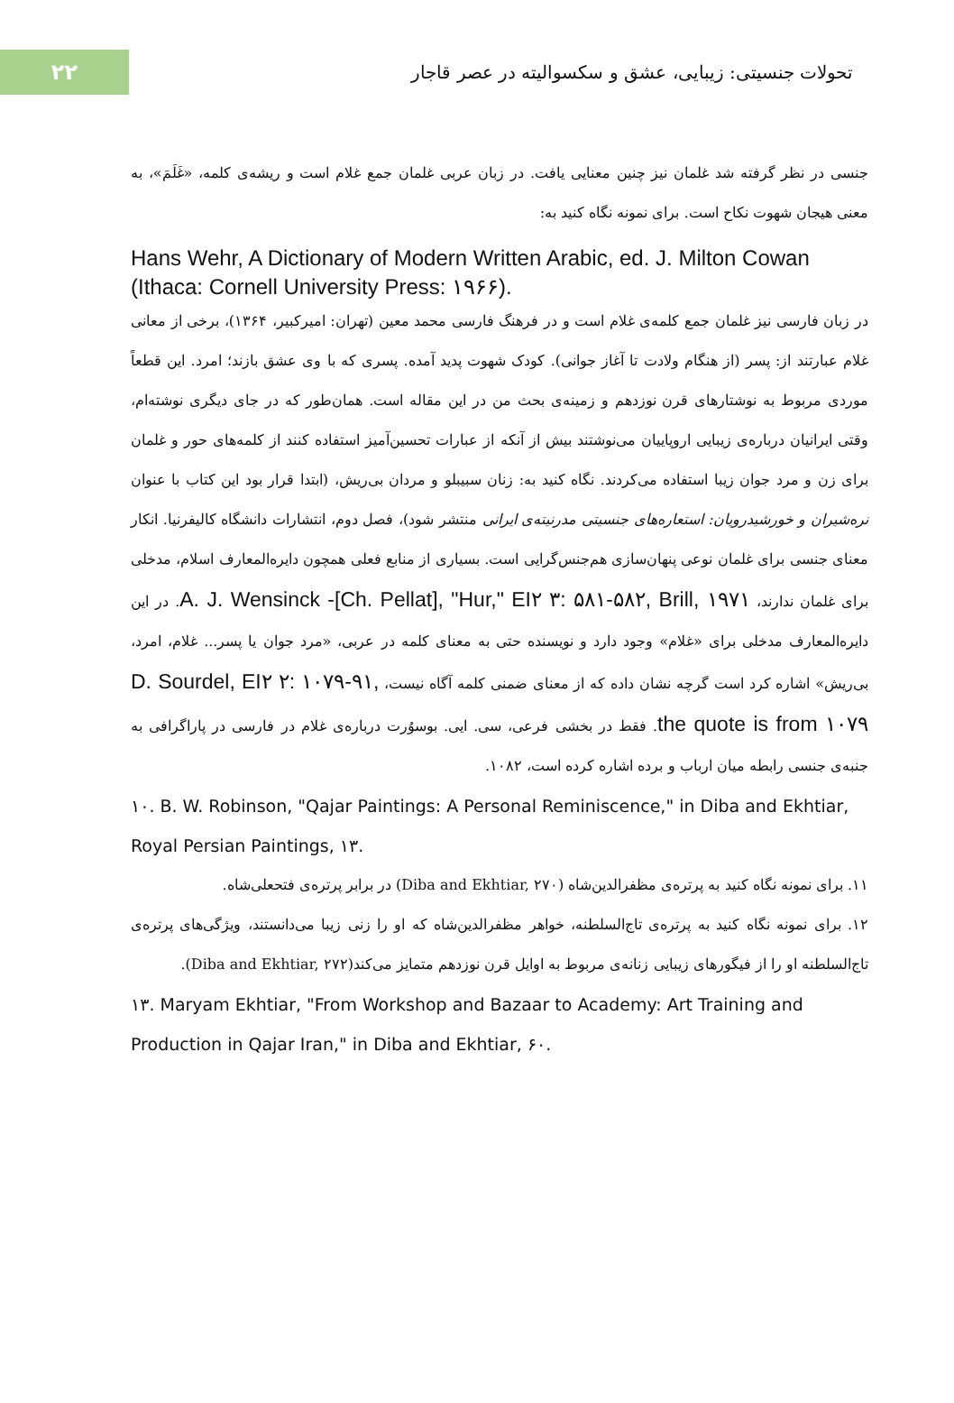۲۲
تحولات جنسیتی: زیبایی، عشق و سکسوالیته در عصر قاجار
جنسی در نظر گرفته شد غلمان نیز چنین معنایی یافت. در زبان عربی غلمان جمع غلام است و ریشه‌ی کلمه، «غَلَمَ»، به معنی هیجان شهوت نکاح است. برای نمونه نگاه کنید به:
Hans Wehr, A Dictionary of Modern Written Arabic, ed. J. Milton Cowan (Ithaca: Cornell University Press: ۱۹۶۶).
در زبان فارسی نیز غلمان جمع کلمه‌ی غلام است و در فرهنگ فارسی محمد معین (تهران: امیرکبیر، ۱۳۶۴)، برخی از معانی غلام عبارتند از: پسر (از هنگام ولادت تا آغاز جوانی). کودک شهوت پدید آمده. پسری که با وی عشق بازند؛ امرد. این قطعاً موردی مربوط به نوشتارهای قرن نوزدهم و زمینه‌ی بحث من در این مقاله است. همان‌طور که در جای دیگری نوشته‌ام، وقتی ایرانیان درباره‌ی زیبایی اروپاییان می‌نوشتند بیش از آنکه از عبارات تحسین‌آمیز استفاده کنند از کلمه‌های حور و غلمان برای زن و مرد جوان زیبا استفاده می‌کردند. نگاه کنید به: زنان سبیبلو و مردان بی‌ریش، (ابتدا قرار بود این کتاب با عنوان نره‌شیران و خورشیدرویان: استعاره‌های جنسیتی مدرنیته‌ی ایرانی منتشر شود)، فصل دوم، انتشارات دانشگاه کالیفرنیا. انکار معنای جنسی برای غلمان نوعی پنهان‌سازی هم‌جنس‌گرایی است. بسیاری از منابع فعلی همچون دایره‌المعارف اسلام، مدخلی برای غلمان ندارند، A. J. Wensinck -[Ch. Pellat], "Hur," EI۲ ۳: ۵۸۱-۵۸۲, Brill, ۱۹۷۱. در این دایره‌المعارف مدخلی برای «غلام» وجود دارد و نویسنده حتی به معنای کلمه در عربی، «مرد جوان یا پسر... غلام، امرد، بی‌ریش» اشاره کرد است گرچه نشان داده که از معنای ضمنی کلمه آگاه نیست، D. Sourdel, EI۲ ۲: ۱۰۷۹-۹۱, the quote is from ۱۰۷۹. فقط در بخشی فرعی، سی. ایی. بوسوُرت درباره‌ی غلام در فارسی در پاراگرافی به جنبه‌ی جنسی رابطه میان ارباب و برده اشاره کرده است، ۱۰۸۲.
۱۰. B. W. Robinson, "Qajar Paintings: A Personal Reminiscence," in Diba and Ekhtiar, Royal Persian Paintings, ۱۳.
۱۱. برای نمونه نگاه کنید به پرتره‌ی مظفرالدین‌شاه (Diba and Ekhtiar, ۲۷۰) در برابر پرتره‌ی فتحعلی‌شاه.
۱۲. برای نمونه نگاه کنید به پرتره‌ی تاج‌السلطنه، خواهر مظفرالدین‌شاه که او را زنی زیبا می‌دانستند، ویژگی‌های پرتره‌ی تاج‌السلطنه او را از فیگورهای زیبایی زنانه‌ی مربوط به اوایل قرن نوزدهم متمایز می‌کند(Diba and Ekhtiar, ۲۷۲).
۱۳. Maryam Ekhtiar, "From Workshop and Bazaar to Academy: Art Training and Production in Qajar Iran," in Diba and Ekhtiar, ۶۰.